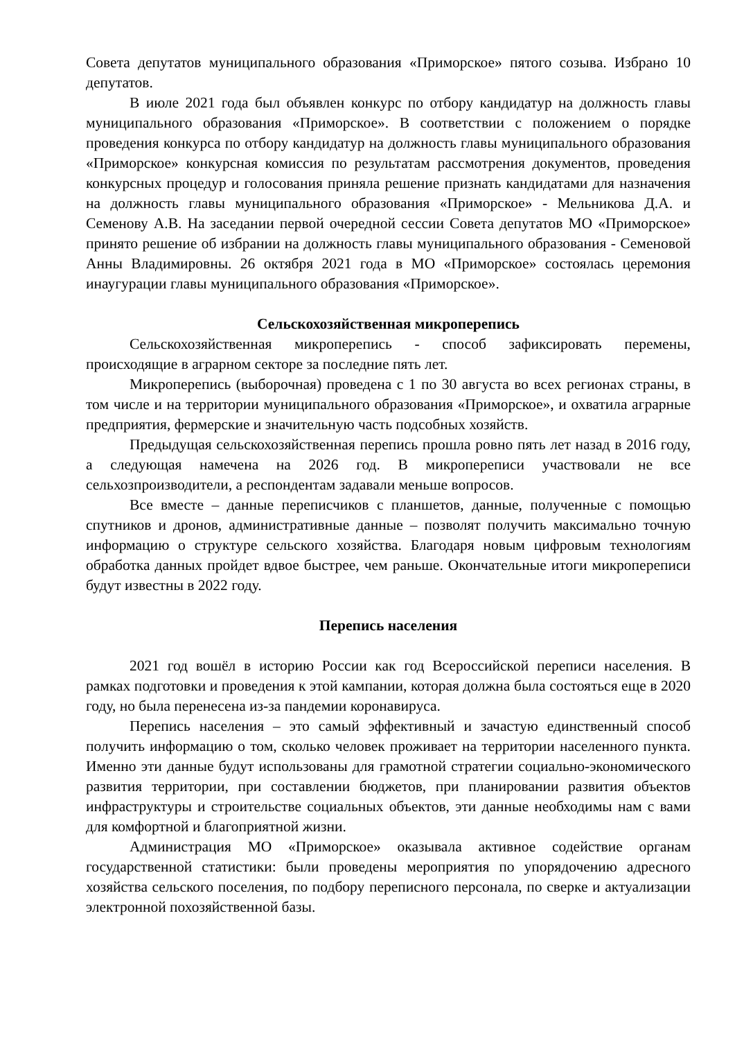Совета депутатов муниципального образования «Приморское» пятого созыва. Избрано 10 депутатов.
В июле 2021 года был объявлен конкурс по отбору кандидатур на должность главы муниципального образования «Приморское». В соответствии с положением о порядке проведения конкурса по отбору кандидатур на должность главы муниципального образования «Приморское» конкурсная комиссия по результатам рассмотрения документов, проведения конкурсных процедур и голосования приняла решение признать кандидатами для назначения на должность главы муниципального образования «Приморское» - Мельникова Д.А. и Семенову А.В. На заседании первой очередной сессии Совета депутатов МО «Приморское» принято решение об избрании на должность главы муниципального образования - Семеновой Анны Владимировны. 26 октября 2021 года в МО «Приморское» состоялась церемония инаугурации главы муниципального образования «Приморское».
Сельскохозяйственная микроперепись
Сельскохозяйственная микроперепись - способ зафиксировать перемены, происходящие в аграрном секторе за последние пять лет.
Микроперепись (выборочная) проведена с 1 по 30 августа во всех регионах страны, в том числе и на территории муниципального образования «Приморское», и охватила аграрные предприятия, фермерские и значительную часть подсобных хозяйств.
Предыдущая сельскохозяйственная перепись прошла ровно пять лет назад в 2016 году, а следующая намечена на 2026 год. В микропереписи участвовали не все сельхозпроизводители, а респондентам задавали меньше вопросов.
Все вместе – данные переписчиков с планшетов, данные, полученные с помощью спутников и дронов, административные данные – позволят получить максимально точную информацию о структуре сельского хозяйства. Благодаря новым цифровым технологиям обработка данных пройдет вдвое быстрее, чем раньше. Окончательные итоги микропереписи будут известны в 2022 году.
Перепись населения
2021 год вошёл в историю России как год Всероссийской переписи населения. В рамках подготовки и проведения к этой кампании, которая должна была состояться еще в 2020 году, но была перенесена из-за пандемии коронавируса.
Перепись населения – это самый эффективный и зачастую единственный способ получить информацию о том, сколько человек проживает на территории населенного пункта. Именно эти данные будут использованы для грамотной стратегии социально-экономического развития территории, при составлении бюджетов, при планировании развития объектов инфраструктуры и строительстве социальных объектов, эти данные необходимы нам с вами для комфортной и благоприятной жизни.
Администрация МО «Приморское» оказывала активное содействие органам государственной статистики: были проведены мероприятия по упорядочению адресного хозяйства сельского поселения, по подбору переписного персонала, по сверке и актуализации электронной похозяйственной базы.